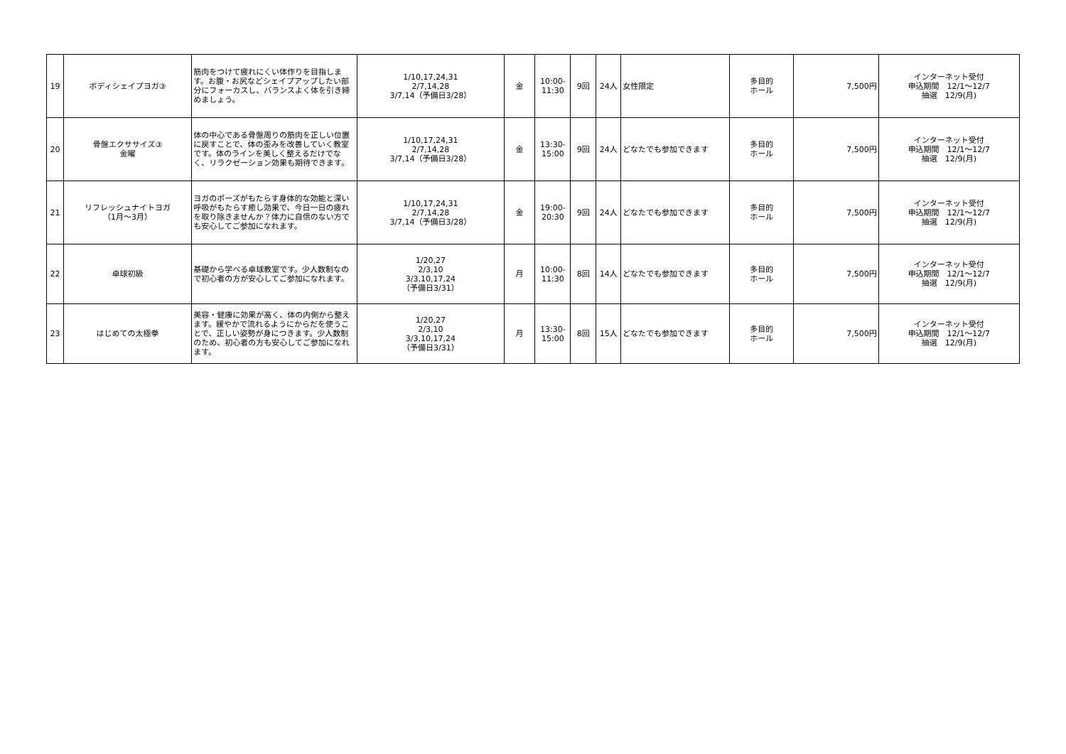| 19 | ボディシェイプヨガ③ | 筋肉をつけて疲れにくい体作りを目指します。お腹・お尻などシェイプアップしたい部分にフォーカスし、バランスよく体を引き締めましょう。 | 1/10,17,24,31 2/7,14,28 3/7,14（予備日3/28） | 金 | 10:00- 11:30 | 9回 | 24人 | 女性限定 | 多目的 ホール | 7,500円 | インターネット受付 申込期間 12/1～12/7 抽選 12/9(月) |
| 20 | 骨盤エクササイズ③ 金曜 | 体の中心である骨盤周りの筋肉を正しい位置に戻すことで、体の歪みを改善していく教室です。体のラインを美しく整えるだけでなく、リラクゼーション効果も期待できます。 | 1/10,17,24,31 2/7,14,28 3/7,14（予備日3/28） | 金 | 13:30- 15:00 | 9回 | 24人 | どなたでも参加できます | 多目的 ホール | 7,500円 | インターネット受付 申込期間 12/1～12/7 抽選 12/9(月) |
| 21 | リフレッシュナイトヨガ （1月～3月） | ヨガのポーズがもたらす身体的な効能と深い呼吸がもたらす癒し効果で、今日一日の疲れを取り除きませんか？体力に自信のない方でも安心してご参加になれます。 | 1/10,17,24,31 2/7,14,28 3/7,14（予備日3/28） | 金 | 19:00- 20:30 | 9回 | 24人 | どなたでも参加できます | 多目的 ホール | 7,500円 | インターネット受付 申込期間 12/1～12/7 抽選 12/9(月) |
| 22 | 卓球初級 | 基礎から学べる卓球教室です。少人数制なので初心者の方が安心してご参加になれます。 | 1/20,27 2/3,10 3/3,10,17,24 （予備日3/31） | 月 | 10:00- 11:30 | 8回 | 14人 | どなたでも参加できます | 多目的 ホール | 7,500円 | インターネット受付 申込期間 12/1～12/7 抽選 12/9(月) |
| 23 | はじめての太極拳 | 美容・健康に効果が高く、体の内側から整えます。緩やかで流れるようにからだを使うことで、正しい姿勢が身につきます。少人数制のため、初心者の方も安心してご参加になれます。 | 1/20,27 2/3,10 3/3,10,17,24 （予備日3/31） | 月 | 13:30- 15:00 | 8回 | 15人 | どなたでも参加できます | 多目的 ホール | 7,500円 | インターネット受付 申込期間 12/1～12/7 抽選 12/9(月) |